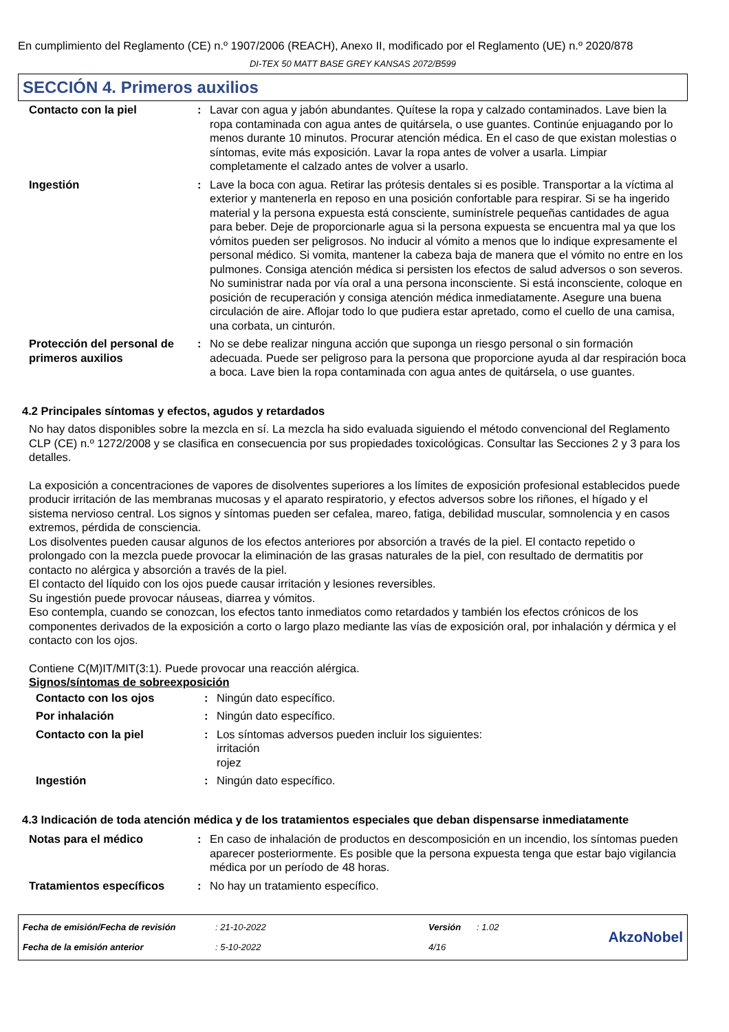En cumplimiento del Reglamento (CE) n.º 1907/2006 (REACH), Anexo II, modificado por el Reglamento (UE) n.º 2020/878
DI-TEX 50 MATT BASE GREY KANSAS 2072/B599
SECCIÓN 4. Primeros auxilios
| Contacto con la piel | : | Lavar con agua y jabón abundantes. Quítese la ropa y calzado contaminados. Lave bien la ropa contaminada con agua antes de quitársela, o use guantes. Continúe enjuagando por lo menos durante 10 minutos. Procurar atención médica. En el caso de que existan molestias o síntomas, evite más exposición. Lavar la ropa antes de volver a usarla. Limpiar completamente el calzado antes de volver a usarlo. |
| Ingestión | : | Lave la boca con agua. Retirar las prótesis dentales si es posible. Transportar a la víctima al exterior y mantenerla en reposo en una posición confortable para respirar. Si se ha ingerido material y la persona expuesta está consciente, suminístrele pequeñas cantidades de agua para beber. Deje de proporcionarle agua si la persona expuesta se encuentra mal ya que los vómitos pueden ser peligrosos. No inducir al vómito a menos que lo indique expresamente el personal médico. Si vomita, mantener la cabeza baja de manera que el vómito no entre en los pulmones. Consiga atención médica si persisten los efectos de salud adversos o son severos. No suministrar nada por vía oral a una persona inconsciente. Si está inconsciente, coloque en posición de recuperación y consiga atención médica inmediatamente. Asegure una buena circulación de aire. Aflojar todo lo que pudiera estar apretado, como el cuello de una camisa, una corbata, un cinturón. |
| Protección del personal de primeros auxilios | : | No se debe realizar ninguna acción que suponga un riesgo personal o sin formación adecuada. Puede ser peligroso para la persona que proporcione ayuda al dar respiración boca a boca. Lave bien la ropa contaminada con agua antes de quitársela, o use guantes. |
4.2 Principales síntomas y efectos, agudos y retardados
No hay datos disponibles sobre la mezcla en sí. La mezcla ha sido evaluada siguiendo el método convencional del Reglamento CLP (CE) n.º 1272/2008 y se clasifica en consecuencia por sus propiedades toxicológicas. Consultar las Secciones 2 y 3 para los detalles.
La exposición a concentraciones de vapores de disolventes superiores a los límites de exposición profesional establecidos puede producir irritación de las membranas mucosas y el aparato respiratorio, y efectos adversos sobre los riñones, el hígado y el sistema nervioso central. Los signos y síntomas pueden ser cefalea, mareo, fatiga, debilidad muscular, somnolencia y en casos extremos, pérdida de consciencia.
Los disolventes pueden causar algunos de los efectos anteriores por absorción a través de la piel. El contacto repetido o prolongado con la mezcla puede provocar la eliminación de las grasas naturales de la piel, con resultado de dermatitis por contacto no alérgica y absorción a través de la piel.
El contacto del líquido con los ojos puede causar irritación y lesiones reversibles.
Su ingestión puede provocar náuseas, diarrea y vómitos.
Eso contempla, cuando se conozcan, los efectos tanto inmediatos como retardados y también los efectos crónicos de los componentes derivados de la exposición a corto o largo plazo mediante las vías de exposición oral, por inhalación y dérmica y el contacto con los ojos.
Contiene C(M)IT/MIT(3:1). Puede provocar una reacción alérgica.
Signos/síntomas de sobreexposición
| Contacto con los ojos | : | Ningún dato específico. |
| Por inhalación | : | Ningún dato específico. |
| Contacto con la piel | : | Los síntomas adversos pueden incluir los siguientes: irritación rojez |
| Ingestión | : | Ningún dato específico. |
4.3 Indicación de toda atención médica y de los tratamientos especiales que deban dispensarse inmediatamente
| Notas para el médico | : | En caso de inhalación de productos en descomposición en un incendio, los síntomas pueden aparecer posteriormente. Es posible que la persona expuesta tenga que estar bajo vigilancia médica por un período de 48 horas. |
| Tratamientos específicos | : | No hay un tratamiento específico. |
| Fecha de emisión/Fecha de revisión | : 21-10-2022 | Versión | : 1.02 | AkzoNobel |
| Fecha de la emisión anterior | : 5-10-2022 | 4/16 | | |